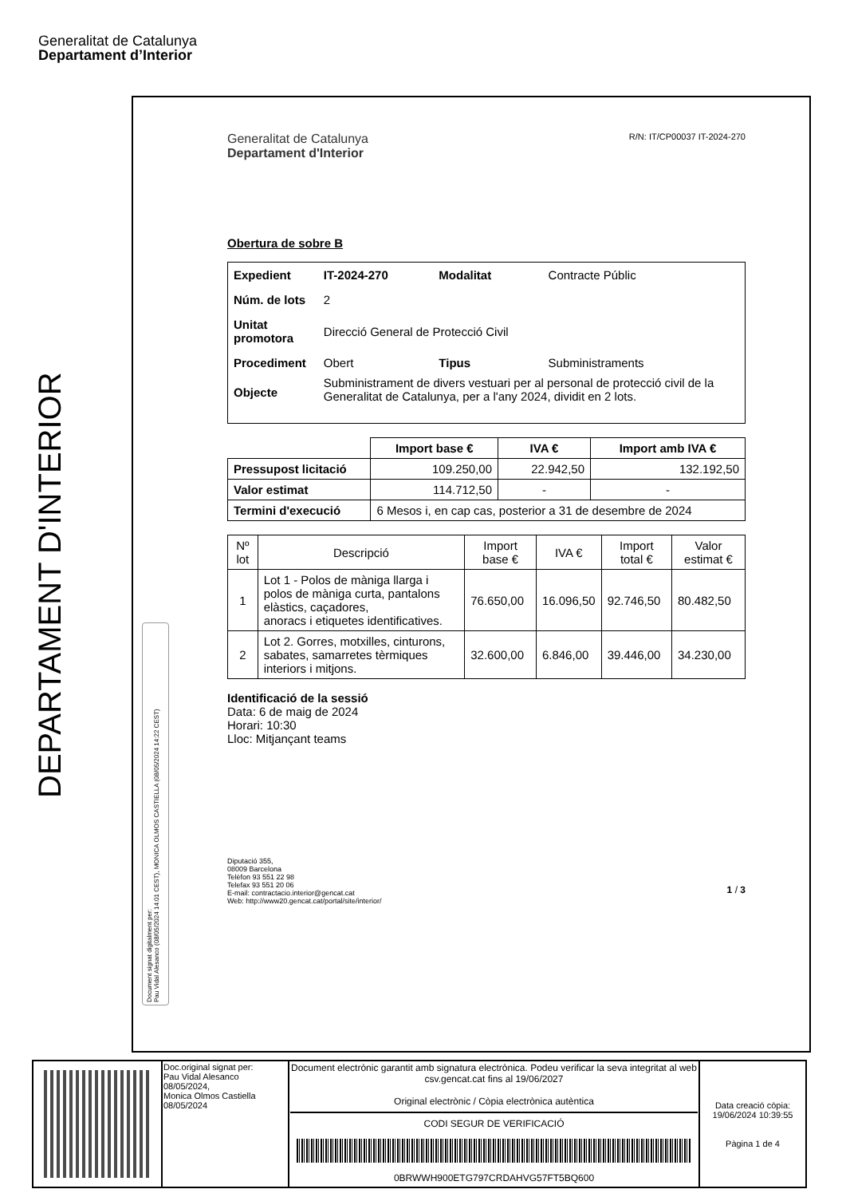Generalitat de Catalunya
Departament d’Interior
DEPARTAMENT D'INTERIOR
Document signat digitalment per:
Pau Vidal Alesanco (08/05/2024 14:01 CEST), MONICA OLMOS CASTIELLA (08/05/2024 14:22 CEST)
Generalitat de Catalunya
Departament d'Interior
R/N: IT/CP00037 IT-2024-270
Obertura de sobre B
| Expedient | IT-2024-270 | Modalitat | Contracte Públic |
| Núm. de lots | 2 | | |
| Unitat promotora | Direcció General de Protecció Civil | | |
| Procediment | Obert | Tipus | Subministraments |
| Objecte | Subministrament de divers vestuari per al personal de protecció civil de la Generalitat de Catalunya, per a l'any 2024, dividit en 2 lots. | | |
| | Import base € | IVA € | Import amb IVA € |
| Pressupost licitació | 109.250,00 | 22.942,50 | 132.192,50 |
| Valor estimat | 114.712,50 | - | - |
| Termini d'execució | 6 Mesos i, en cap cas, posterior a 31 de desembre de 2024 | | |
| Nº lot | Descripció | Import base € | IVA € | Import total € | Valor estimat € |
| --- | --- | --- | --- | --- | --- |
| 1 | Lot 1 - Polos de màniga llarga i polos de màniga curta, pantalons elàstics, caçadores, anoracs i etiquetes identificatives. | 76.650,00 | 16.096,50 | 92.746,50 | 80.482,50 |
| 2 | Lot 2. Gorres, motxilles, cinturons, sabates, samarretes tèrmiques interiors i mitjons. | 32.600,00 | 6.846,00 | 39.446,00 | 34.230,00 |
Identificació de la sessió
Data: 6 de maig de 2024
Horari: 10:30
Lloc: Mitjançant teams
Diputació 355,
08009 Barcelona
Telèfon 93 551 22 98
Telefax 93 551 20 06
E-mail: contractacio.interior@gencat.cat
Web: http://www20.gencat.cat/portal/site/interior/
1 / 3
| | Doc.original signat per: Pau Vidal Alesanco 08/05/2024, Monica Olmos Castiella 08/05/2024 | Document electrònic garantit amb signatura electrònica. Podeu verificar la seva integritat al web csv.gencat.cat fins al 19/06/2027 Original electrònic / Còpia electrònica autèntica CODI SEGUR DE VERIFICACIÓ 0BRWWH900ETG797CRDAHVG57FT5BQ600 | Data creació còpia: 19/06/2024 10:39:55 Pàgina 1 de 4 |